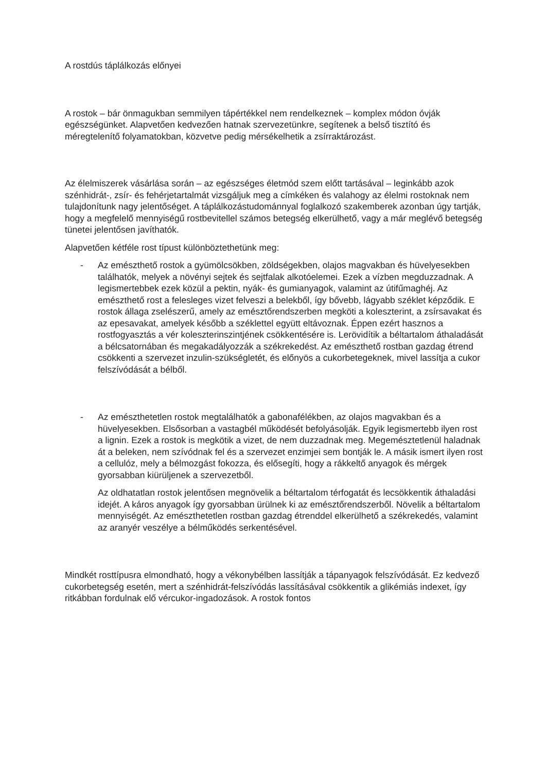A rostdús táplálkozás előnyei
A rostok – bár önmagukban semmilyen tápértékkel nem rendelkeznek – komplex módon óvják egészségünket. Alapvetően kedvezően hatnak szervezetünkre, segítenek a belső tisztító és méregtelenítő folyamatokban, közvetve pedig mérsékelhetik a zsírraktározást.
Az élelmiszerek vásárlása során – az egészséges életmód szem előtt tartásával – leginkább azok szénhidrát-, zsír- és fehérjetartalmát vizsgáljuk meg a címkéken és valahogy az élelmi rostoknak nem tulajdonítunk nagy jelentőséget. A táplálkozástudománnyal foglalkozó szakemberek azonban úgy tartják, hogy a megfelelő mennyiségű rostbevitellel számos betegség elkerülhető, vagy a már meglévő betegség tünetei jelentősen javíthatók.
Alapvetően kétféle rost típust különböztethetünk meg:
- Az emészthető rostok a gyümölcsökben, zöldségekben, olajos magvakban és hüvelyesekben találhatók, melyek a növényi sejtek és sejtfalak alkotóelemei. Ezek a vízben megduzzadnak. A legismertebbek ezek közül a pektin, nyák- és gumianyagok, valamint az útifűmaghéj. Az emészthető rost a felesleges vizet felveszi a belekből, így bővebb, lágyabb széklet képződik. E rostok állaga zselészerű, amely az emésztőrendszerben megköti a koleszterint, a zsírsavakat és az epesavakat, amelyek később a széklettel együtt eltávoznak. Éppen ezért hasznos a rostfogyasztás a vér koleszterinszintjének csökkentésére is. Lerövidítik a béltartalom áthaladását a bélcsatornában és megakadályozzák a székrekedést. Az emészthető rostban gazdag étrend csökkenti a szervezet inzulin-szükségletét, és előnyös a cukorbetegeknek, mivel lassítja a cukor felszívódását a bélből.
- Az emészthetetlen rostok megtalálhatók a gabonafélékben, az olajos magvakban és a hüvelyesekben. Elsősorban a vastagbél működését befolyásolják. Egyik legismertebb ilyen rost a lignin. Ezek a rostok is megkötik a vizet, de nem duzzadnak meg. Megemésztetlenül haladnak át a beleken, nem szívódnak fel és a szervezet enzimjei sem bontják le. A másik ismert ilyen rost a cellulóz, mely a bélmozgást fokozza, és elősegíti, hogy a rákkeltő anyagok és mérgek gyorsabban kiürüljenek a szervezetből.
Az oldhatatlan rostok jelentősen megnövelik a béltartalom térfogatát és lecsökkentik áthaladási idejét. A káros anyagok így gyorsabban ürülnek ki az emésztőrendszerből. Növelik a béltartalom mennyiségét. Az emészthetetlen rostban gazdag étrenddel elkerülhető a székrekedés, valamint az aranyér veszélye a bélműködés serkentésével.
Mindkét rosttípusra elmondható, hogy a vékonybélben lassítják a tápanyagok felszívódását. Ez kedvező cukorbetegség esetén, mert a szénhidrát-felszívódás lassításával csökkentik a glikémiás indexet, így ritkábban fordulnak elő vércukor-ingadozások. A rostok fontos